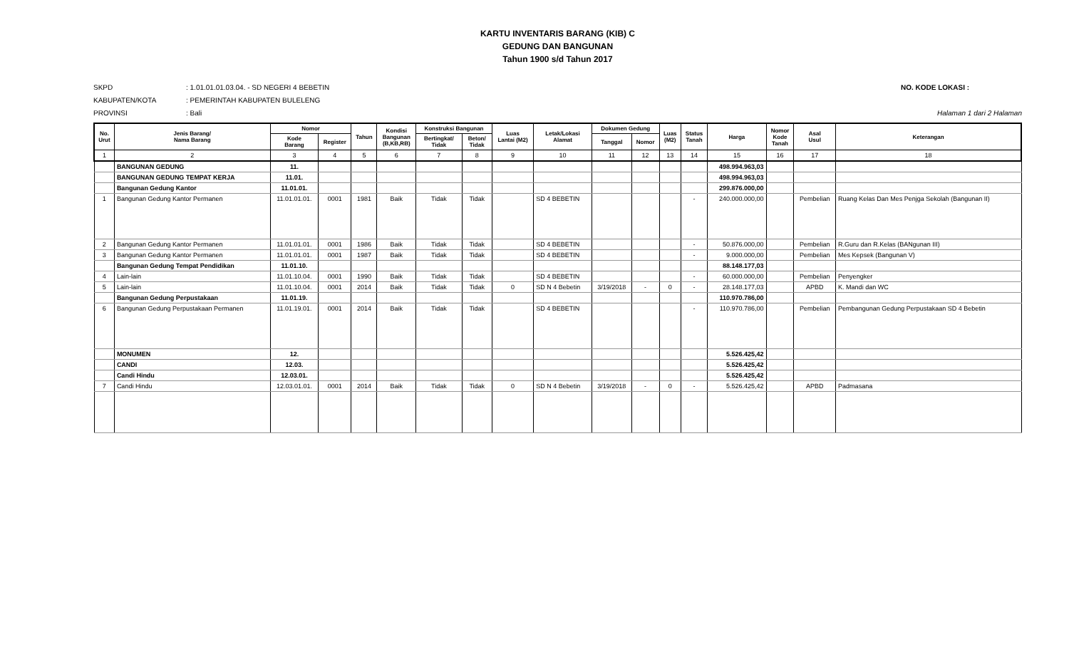KARTU INVENTARIS BARANG (KIB) C
GEDUNG DAN BANGUNAN
Tahun 1900 s/d Tahun 2017
SKPD: 1.01.01.01.03.04. - SD NEGERI 4 BEBETIN NO. KODE LOKASI :
KABUPATEN/KOTA: PEMERINTAH KABUPATEN BULELENG
PROVINSI: Bali Halaman 1 dari 2 Halaman
| No. Urut | Jenis Barang/ Nama Barang | Nomor | | Tahun | Kondisi Bangunan (B,KB,RB) | Konstruksi Bangunan | | Luas Lantai (M2) | Letak/Lokasi Alamat | Dokumen Gedung | | Luas (M2) | Status Tanah | Harga | Nomor Kode Tanah | Asal Usul | Keterangan |
| --- | --- | --- | --- | --- | --- | --- | --- | --- | --- | --- | --- | --- | --- | --- | --- | --- | --- |
| | | Kode Barang | Register | | | Bertingkat/ Tidak | Beton/ Tidak | | | Tanggal | Nomor | | | | | | |
| 1 | 2 | 3 | 4 | 5 | 6 | 7 | 8 | 9 | 10 | 11 | 12 | 13 | 14 | 15 | 16 | 17 | 18 |
| | BANGUNAN GEDUNG | 11. | | | | | | | | | | | | 498.994.963,03 | | | |
| | BANGUNAN GEDUNG TEMPAT KERJA | 11.01. | | | | | | | | | | | | 498.994.963,03 | | | |
| | Bangunan Gedung Kantor | 11.01.01. | | | | | | | | | | | | 299.876.000,00 | | | |
| 1 | Bangunan Gedung Kantor Permanen | 11.01.01.01. | 0001 | 1981 | Baik | Tidak | Tidak | | SD 4 BEBETIN | | | | - | 240.000.000,00 | | Pembelian | Ruang Kelas Dan Mes Penjga Sekolah (Bangunan II) |
| 2 | Bangunan Gedung Kantor Permanen | 11.01.01.01. | 0001 | 1986 | Baik | Tidak | Tidak | | SD 4 BEBETIN | | | | - | 50.876.000,00 | | Pembelian | R.Guru dan R.Kelas (BANgunan III) |
| 3 | Bangunan Gedung Kantor Permanen | 11.01.01.01. | 0001 | 1987 | Baik | Tidak | Tidak | | SD 4 BEBETIN | | | | - | 9.000.000,00 | | Pembelian | Mes Kepsek (Bangunan V) |
| | Bangunan Gedung Tempat Pendidikan | 11.01.10. | | | | | | | | | | | | 88.148.177,03 | | | |
| 4 | Lain-lain | 11.01.10.04. | 0001 | 1990 | Baik | Tidak | Tidak | | SD 4 BEBETIN | | | | - | 60.000.000,00 | | Pembelian | Penyengker |
| 5 | Lain-lain | 11.01.10.04. | 0001 | 2014 | Baik | Tidak | Tidak | 0 | SD N 4 Bebetin | 3/19/2018 | - | 0 | - | 28.148.177,03 | | APBD | K. Mandi dan WC |
| | Bangunan Gedung Perpustakaan | 11.01.19. | | | | | | | | | | | | 110.970.786,00 | | | |
| 6 | Bangunan Gedung Perpustakaan Permanen | 11.01.19.01. | 0001 | 2014 | Baik | Tidak | Tidak | | SD 4 BEBETIN | | | | - | 110.970.786,00 | | Pembelian | Pembangunan Gedung Perpustakaan SD 4 Bebetin |
| | MONUMEN | 12. | | | | | | | | | | | | 5.526.425,42 | | | |
| | CANDI | 12.03. | | | | | | | | | | | | 5.526.425,42 | | | |
| | Candi Hindu | 12.03.01. | | | | | | | | | | | | 5.526.425,42 | | | |
| 7 | Candi Hindu | 12.03.01.01. | 0001 | 2014 | Baik | Tidak | Tidak | 0 | SD N 4 Bebetin | 3/19/2018 | - | 0 | - | 5.526.425,42 | | APBD | Padmasana |